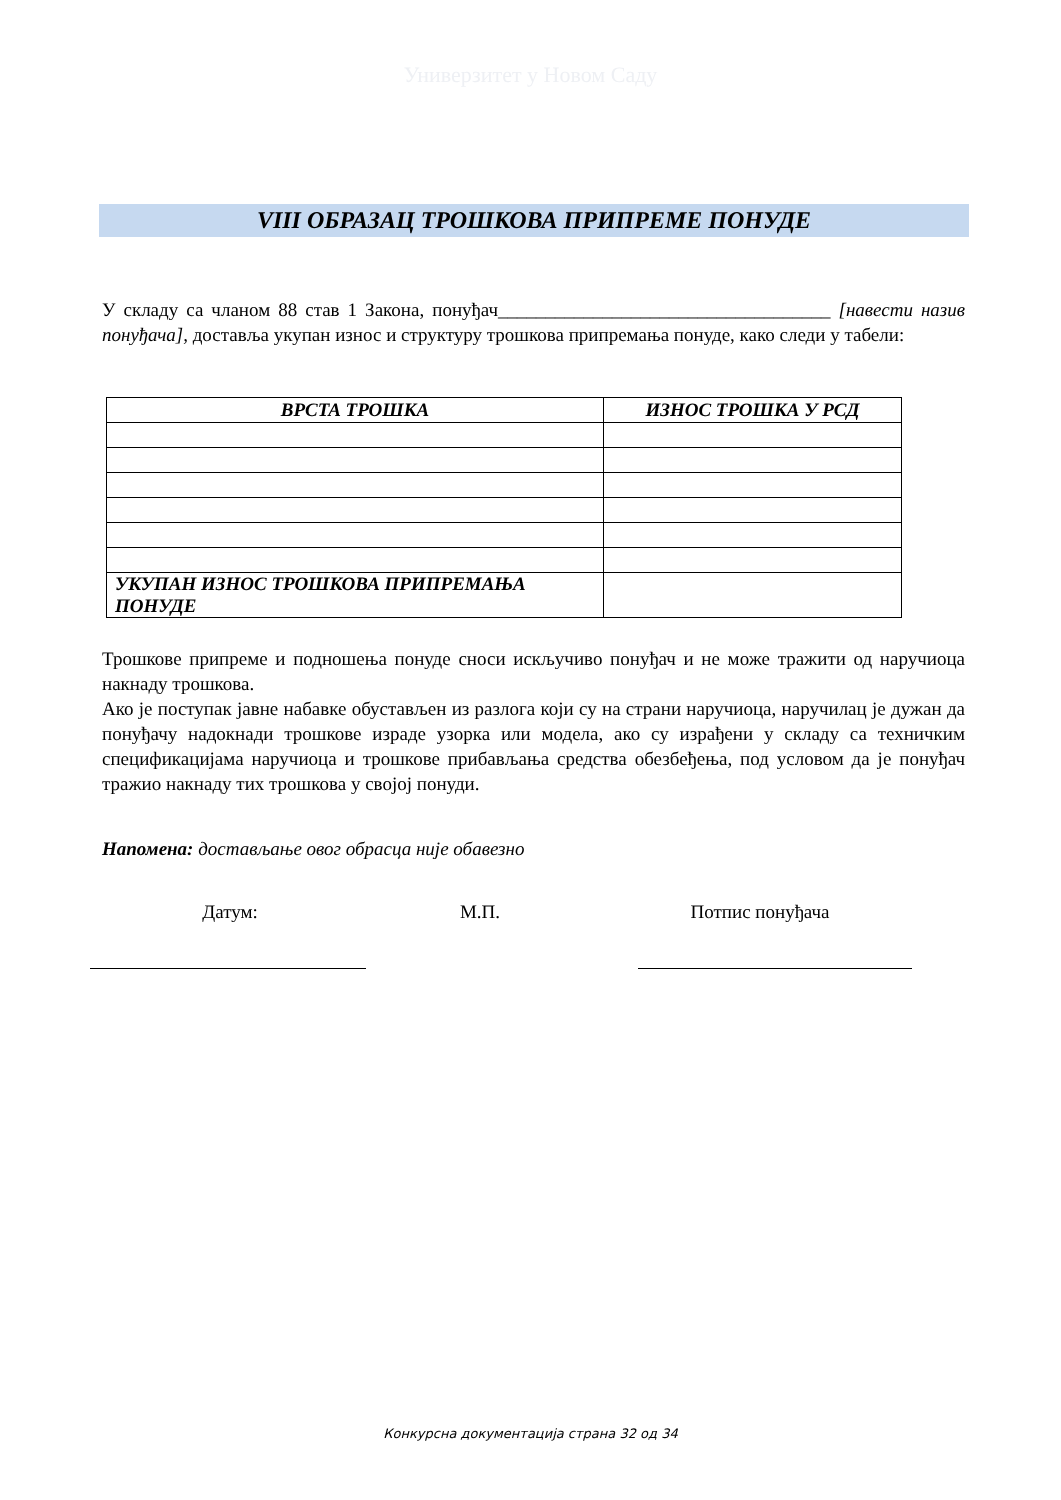Универзитет у Новом Саду
VIII ОБРАЗАЦ ТРОШКОВА ПРИПРЕМЕ ПОНУДЕ
У складу са чланом 88 став 1 Закона, понуђач___________________________________ [навести назив понуђача], доставља укупан износ и структуру трошкова припремања понуде, како следи у табели:
| ВРСТА ТРОШКА | ИЗНОС ТРОШКА У РСД |
| --- | --- |
| УКУПАН ИЗНОС ТРОШКОВА ПРИПРЕМАЊА ПОНУДЕ | |
Трошкове припреме и подношења понуде сноси искључиво понуђач и не може тражити од наручиоца накнаду трошкова.
Ако је поступак јавне набавке обустављен из разлога који су на страни наручиоца, наручилац је дужан да понуђачу надокнади трошкове израде узорка или модела, ако су израђени у складу са техничким спецификацијама наручиоца и трошкове прибављања средства обезбеђења, под условом да је понуђач тражио накнаду тих трошкова у својој понуди.
Напомена: достављање овог обрасца није обавезно
Датум: М.П. Потпис понуђача
Конкурсна документација страна 32 од 34